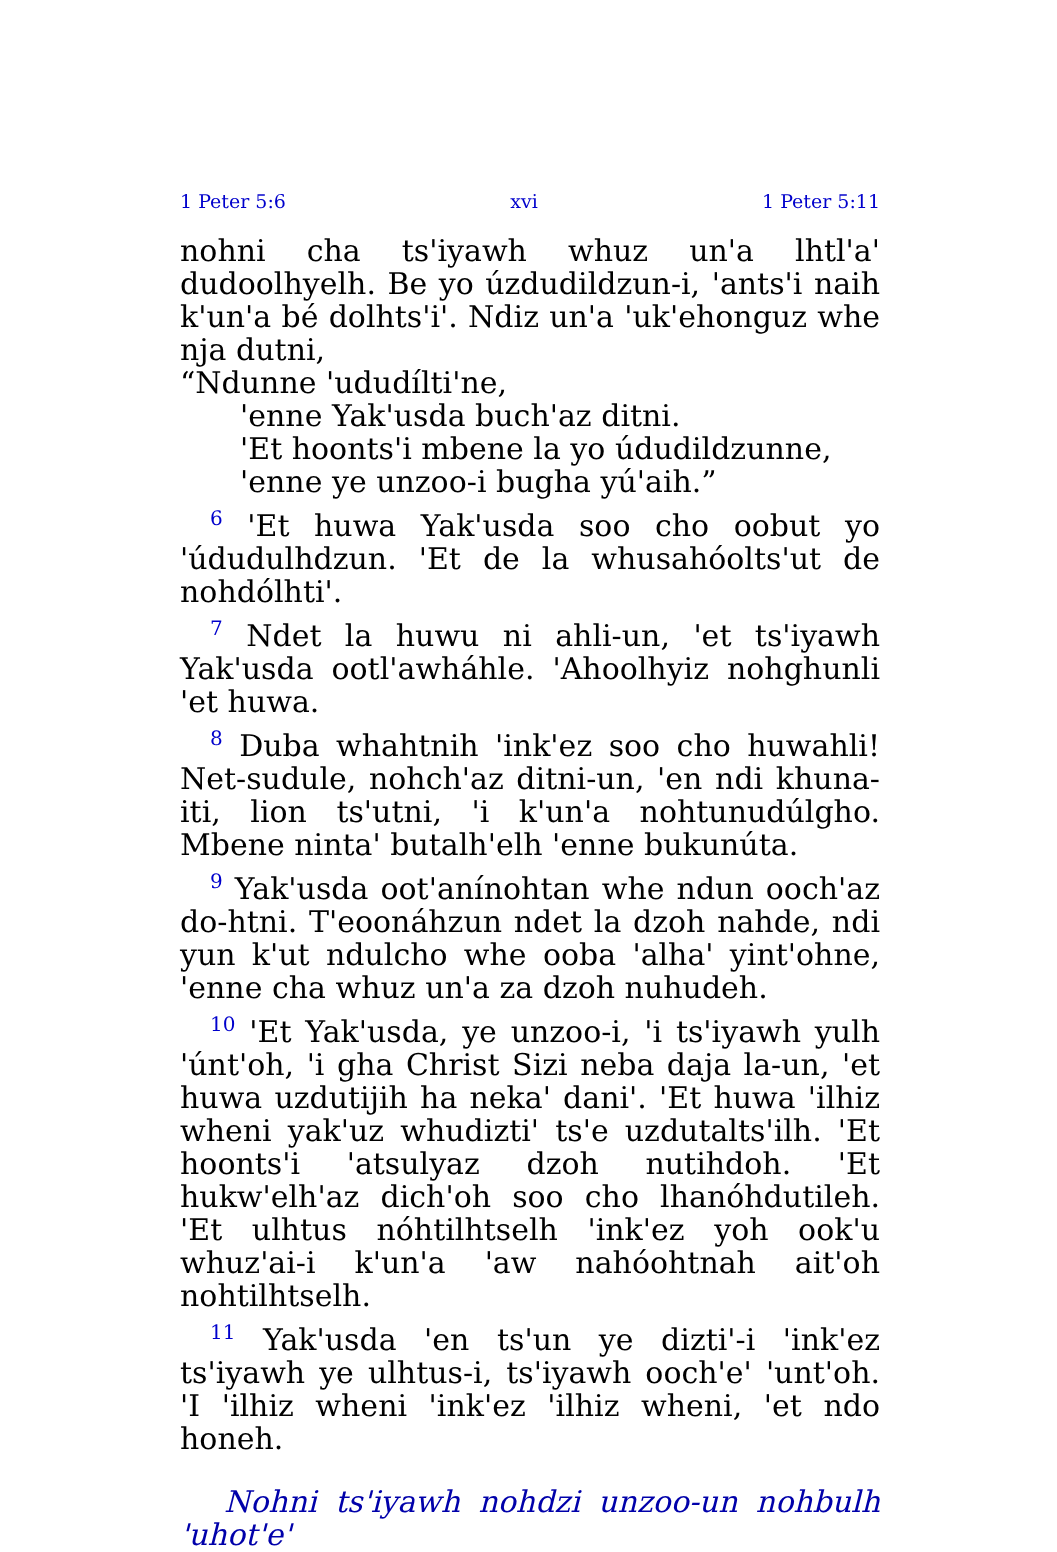1 Peter 5:6 xvi 1 Peter 5:11
nohni cha ts'iyawh whuz un'a lhtl'a' dudoolhyelh. Be yo úzdudildzun-i, 'ants'i naih k'un'a bé dolhts'i'. Ndiz un'a 'uk'ehonguz whe nja dutni,
“Ndunne 'ududílti'ne,
'enne Yak'usda buch'az ditni.
'Et hoonts'i mbene la yo údudildzunne,
'enne ye unzoo-i bugha yú'aih.”
<sup>6</sup> 'Et huwa Yak'usda soo cho oobut yo 'údudulhdzun. 'Et de la whusahóolts'ut de nohdólhti'.
<sup>7</sup> Ndet la huwu ni ahli-un, 'et ts'iyawh Yak'usda ootl'awháhle. 'Ahoolhyiz nohghunli 'et huwa.
<sup>8</sup> Duba whahtnih 'ink'ez soo cho huwahli! Net-sudule, nohch'az ditni-un, 'en ndi khuna-iti, lion ts'utni, 'i k'un'a nohtunudúlgho. Mbene ninta' butalh'elh 'enne bukunúta.
<sup>9</sup> Yak'usda oot'anínohtan whe ndun ooch'az do-htni. T'eoonáhzun ndet la dzoh nahde, ndi yun k'ut ndulcho whe ooba 'alha' yint'ohne, 'enne cha whuz un'a za dzoh nuhudeh.
<sup>10</sup> 'Et Yak'usda, ye unzoo-i, 'i ts'iyawh yulh 'únt'oh, 'i gha Christ Sizi neba daja la-un, 'et huwa uzdutijih ha neka' dani'. 'Et huwa 'ilhiz wheni yak'uz whudizti' ts'e uzdutalts'ilh. 'Et hoonts'i 'atsulyaz dzoh nutihdoh. 'Et hukw'elh'az dich'oh soo cho lhanóhdutileh. 'Et ulhtus nóhtilhtselh 'ink'ez yoh ook'u whuz'ai-i k'un'a 'aw nahóohtnah ait'oh nohtilhtselh.
<sup>11</sup> Yak'usda 'en ts'un ye dizti'-i 'ink'ez ts'iyawh ye ulhtus-i, ts'iyawh ooch'e' 'unt'oh. 'I 'ilhiz wheni 'ink'ez 'ilhiz wheni, 'et ndo honeh.
Nohni ts'iyawh nohdzi unzoo-un nohbulh 'uhot'e'